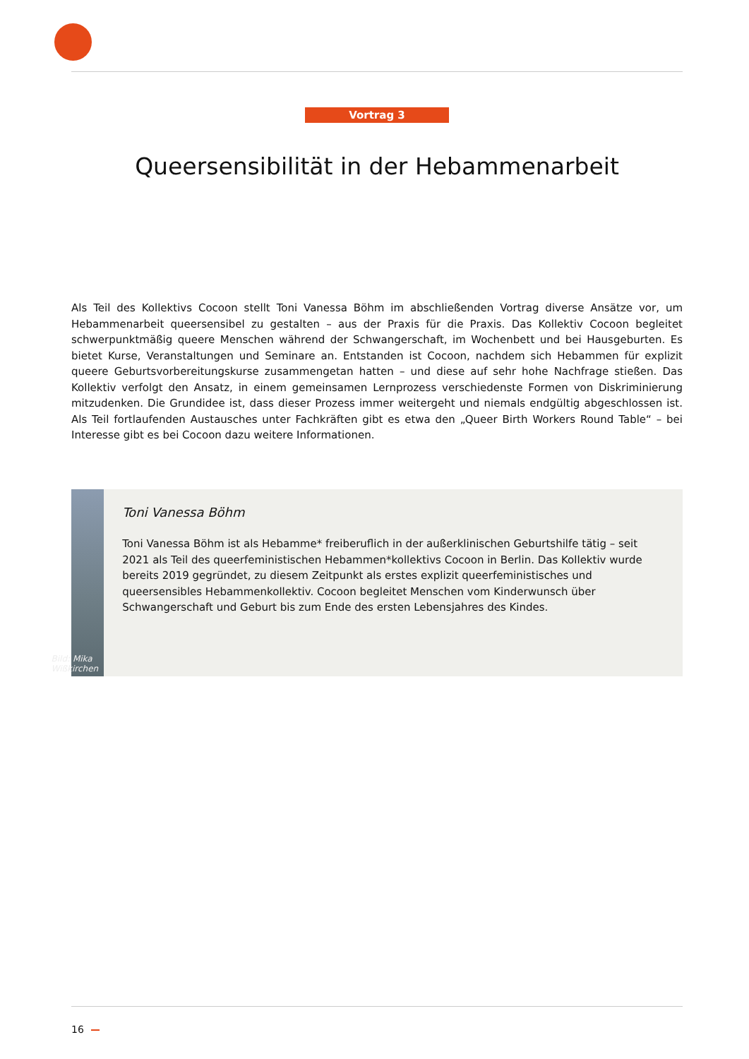Vortrag 3
Queersensibilität in der Hebammenarbeit
Als Teil des Kollektivs Cocoon stellt Toni Vanessa Böhm im abschließenden Vortrag diverse Ansätze vor, um Hebammenarbeit queersensibel zu gestalten – aus der Praxis für die Praxis. Das Kollektiv Cocoon begleitet schwerpunktmäßig queere Menschen während der Schwangerschaft, im Wochenbett und bei Hausgeburten. Es bietet Kurse, Veranstaltungen und Seminare an. Entstanden ist Cocoon, nachdem sich Hebammen für explizit queere Geburtsvorbereitungskurse zusammengetan hatten – und diese auf sehr hohe Nachfrage stießen. Das Kollektiv verfolgt den Ansatz, in einem gemeinsamen Lernprozess verschiedenste Formen von Diskriminierung mitzudenken. Die Grundidee ist, dass dieser Prozess immer weitergeht und niemals endgültig abgeschlossen ist. Als Teil fortlaufenden Austausches unter Fachkräften gibt es etwa den „Queer Birth Workers Round Table“ – bei Interesse gibt es bei Cocoon dazu weitere Informationen.
Bild: Mika Wißkirchen
Toni Vanessa Böhm
Toni Vanessa Böhm ist als Hebamme* freiberuflich in der außerklinischen Geburtshilfe tätig – seit 2021 als Teil des queerfeministischen Hebammen*kollektivs Cocoon in Berlin. Das Kollektiv wurde bereits 2019 gegründet, zu diesem Zeitpunkt als erstes explizit queerfeministisches und queersensibles Hebammenkollektiv. Cocoon begleitet Menschen vom Kinderwunsch über Schwangerschaft und Geburt bis zum Ende des ersten Lebensjahres des Kindes.
16